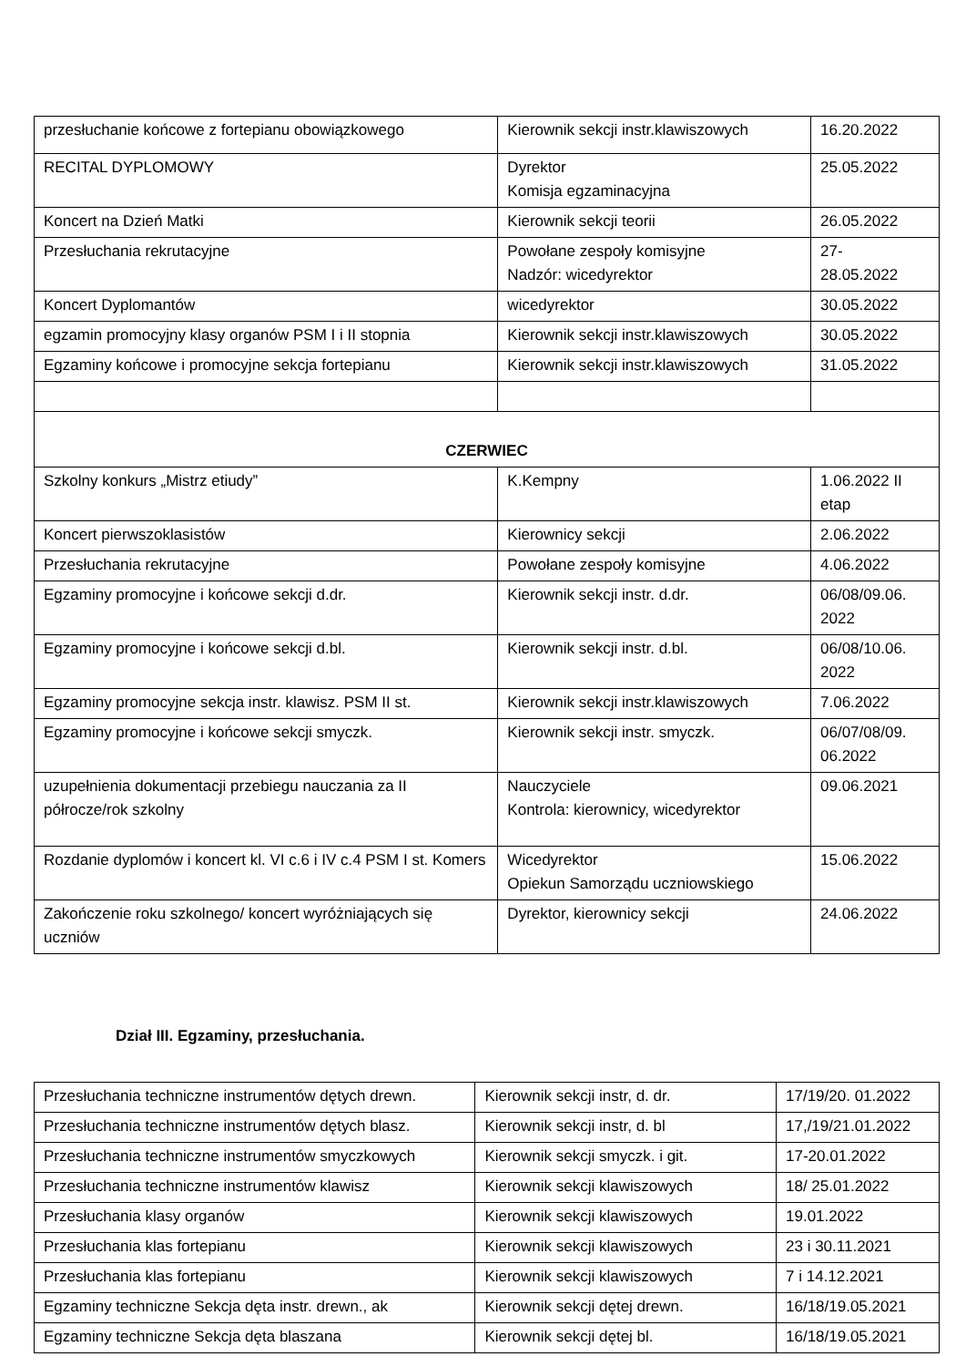| przesłuchanie końcowe z fortepianu obowiązkowego | Kierownik sekcji instr.klawiszowych | 16.20.2022 |
| RECITAL DYPLOMOWY | Dyrektor Komisja egzaminacyjna | 25.05.2022 |
| Koncert na Dzień Matki | Kierownik sekcji teorii | 26.05.2022 |
| Przesłuchania rekrutacyjne | Powołane zespoły komisyjne Nadzór: wicedyrektor | 27- 28.05.2022 |
| Koncert Dyplomantów | wicedyrektor | 30.05.2022 |
| egzamin promocyjny klasy organów PSM I i II stopnia | Kierownik sekcji instr.klawiszowych | 30.05.2022 |
| Egzaminy końcowe i promocyjne sekcja fortepianu | Kierownik sekcji instr.klawiszowych | 31.05.2022 |
| CZERWIEC | | |
| Szkolny konkurs „Mistrz etiudy” | K.Kempny | 1.06.2022 II etap |
| Koncert pierwszoklasistów | Kierownicy sekcji | 2.06.2022 |
| Przesłuchania rekrutacyjne | Powołane zespoły komisyjne | 4.06.2022 |
| Egzaminy promocyjne i końcowe sekcji d.dr. | Kierownik sekcji instr. d.dr. | 06/08/09.06. 2022 |
| Egzaminy promocyjne i końcowe sekcji d.bl. | Kierownik sekcji instr. d.bl. | 06/08/10.06. 2022 |
| Egzaminy promocyjne sekcja instr. klawisz. PSM II st. | Kierownik sekcji instr.klawiszowych | 7.06.2022 |
| Egzaminy promocyjne i końcowe sekcji smyczk. | Kierownik sekcji instr. smyczk. | 06/07/08/09. 06.2022 |
| uzupełnienia dokumentacji przebiegu nauczania za II półrocze/rok szkolny | Nauczyciele Kontrola: kierownicy, wicedyrektor | 09.06.2021 |
| Rozdanie dyplomów i koncert kl. VI c.6 i IV c.4 PSM I st. Komers | Wicedyrektor Opiekun Samorządu uczniowskiego | 15.06.2022 |
| Zakończenie roku szkolnego/ koncert wyróżniających się uczniów | Dyrektor, kierownicy sekcji | 24.06.2022 |
Dział III. Egzaminy, przesłuchania.
| Przesłuchania techniczne instrumentów dętych drewn. | Kierownik sekcji instr, d. dr. | 17/19/20. 01.2022 |
| Przesłuchania techniczne instrumentów dętych blasz. | Kierownik sekcji instr, d. bl | 17,/19/21.01.2022 |
| Przesłuchania techniczne instrumentów smyczkowych | Kierownik sekcji smyczk. i git. | 17-20.01.2022 |
| Przesłuchania techniczne instrumentów klawisz | Kierownik sekcji klawiszowych | 18/ 25.01.2022 |
| Przesłuchania klasy organów | Kierownik sekcji klawiszowych | 19.01.2022 |
| Przesłuchania klas fortepianu | Kierownik sekcji klawiszowych | 23 i 30.11.2021 |
| Przesłuchania klas fortepianu | Kierownik sekcji klawiszowych | 7 i 14.12.2021 |
| Egzaminy techniczne Sekcja dęta instr. drewn., ak | Kierownik sekcji dętej drewn. | 16/18/19.05.2021 |
| Egzaminy techniczne Sekcja dęta blaszana | Kierownik sekcji dętej bl. | 16/18/19.05.2021 |